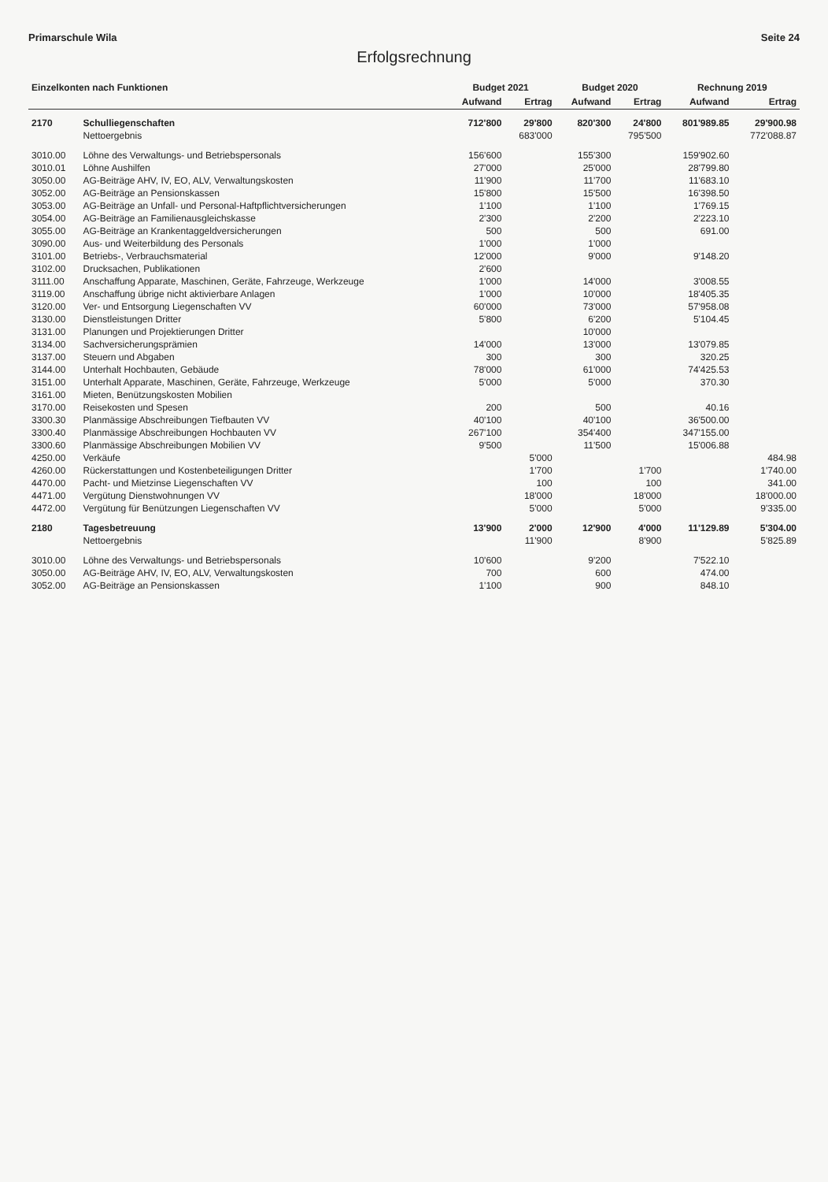Primarschule Wila Seite 24
Erfolgsrechnung
| Einzelkonten nach Funktionen | | Budget 2021 | | Budget 2020 | | Rechnung 2019 | |
| --- | --- | --- | --- | --- | --- | --- | --- |
| | | Aufwand | Ertrag | Aufwand | Ertrag | Aufwand | Ertrag |
| 2170 | Schulliegenschaften | 712'800 | 29'800 | 820'300 | 24'800 | 801'989.85 | 29'900.98 |
| | Nettoergebnis | | 683'000 | | 795'500 | | 772'088.87 |
| 3010.00 | Löhne des Verwaltungs- und Betriebspersonals | 156'600 | | 155'300 | | 159'902.60 | |
| 3010.01 | Löhne Aushilfen | 27'000 | | 25'000 | | 28'799.80 | |
| 3050.00 | AG-Beiträge AHV, IV, EO, ALV, Verwaltungskosten | 11'900 | | 11'700 | | 11'683.10 | |
| 3052.00 | AG-Beiträge an Pensionskassen | 15'800 | | 15'500 | | 16'398.50 | |
| 3053.00 | AG-Beiträge an Unfall- und Personal-Haftpflichtversicherungen | 1'100 | | 1'100 | | 1'769.15 | |
| 3054.00 | AG-Beiträge an Familienausgleichskasse | 2'300 | | 2'200 | | 2'223.10 | |
| 3055.00 | AG-Beiträge an Krankentaggeldversicherungen | 500 | | 500 | | 691.00 | |
| 3090.00 | Aus- und Weiterbildung des Personals | 1'000 | | 1'000 | | | |
| 3101.00 | Betriebs-, Verbrauchsmaterial | 12'000 | | 9'000 | | 9'148.20 | |
| 3102.00 | Drucksachen, Publikationen | 2'600 | | | | | |
| 3111.00 | Anschaffung Apparate, Maschinen, Geräte, Fahrzeuge, Werkzeuge | 1'000 | | 14'000 | | 3'008.55 | |
| 3119.00 | Anschaffung übrige nicht aktivierbare Anlagen | 1'000 | | 10'000 | | 18'405.35 | |
| 3120.00 | Ver- und Entsorgung Liegenschaften VV | 60'000 | | 73'000 | | 57'958.08 | |
| 3130.00 | Dienstleistungen Dritter | 5'800 | | 6'200 | | 5'104.45 | |
| 3131.00 | Planungen und Projektierungen Dritter | | | 10'000 | | | |
| 3134.00 | Sachversicherungsprämien | 14'000 | | 13'000 | | 13'079.85 | |
| 3137.00 | Steuern und Abgaben | 300 | | 300 | | 320.25 | |
| 3144.00 | Unterhalt Hochbauten, Gebäude | 78'000 | | 61'000 | | 74'425.53 | |
| 3151.00 | Unterhalt Apparate, Maschinen, Geräte, Fahrzeuge, Werkzeuge | 5'000 | | 5'000 | | 370.30 | |
| 3161.00 | Mieten, Benützungskosten Mobilien | | | | | | |
| 3170.00 | Reisekosten und Spesen | 200 | | 500 | | 40.16 | |
| 3300.30 | Planmässige Abschreibungen Tiefbauten VV | 40'100 | | 40'100 | | 36'500.00 | |
| 3300.40 | Planmässige Abschreibungen Hochbauten VV | 267'100 | | 354'400 | | 347'155.00 | |
| 3300.60 | Planmässige Abschreibungen Mobilien VV | 9'500 | | 11'500 | | 15'006.88 | |
| 4250.00 | Verkäufe | | 5'000 | | | | 484.98 |
| 4260.00 | Rückerstattungen und Kostenbeteiligungen Dritter | | 1'700 | | 1'700 | | 1'740.00 |
| 4470.00 | Pacht- und Mietzinse Liegenschaften VV | | 100 | | 100 | | 341.00 |
| 4471.00 | Vergütung Dienstwohnungen VV | | 18'000 | | 18'000 | | 18'000.00 |
| 4472.00 | Vergütung für Benützungen Liegenschaften VV | | 5'000 | | 5'000 | | 9'335.00 |
| 2180 | Tagesbetreuung | 13'900 | 2'000 | 12'900 | 4'000 | 11'129.89 | 5'304.00 |
| | Nettoergebnis | | 11'900 | | 8'900 | | 5'825.89 |
| 3010.00 | Löhne des Verwaltungs- und Betriebspersonals | 10'600 | | 9'200 | | 7'522.10 | |
| 3050.00 | AG-Beiträge AHV, IV, EO, ALV, Verwaltungskosten | 700 | | 600 | | 474.00 | |
| 3052.00 | AG-Beiträge an Pensionskassen | 1'100 | | 900 | | 848.10 | |